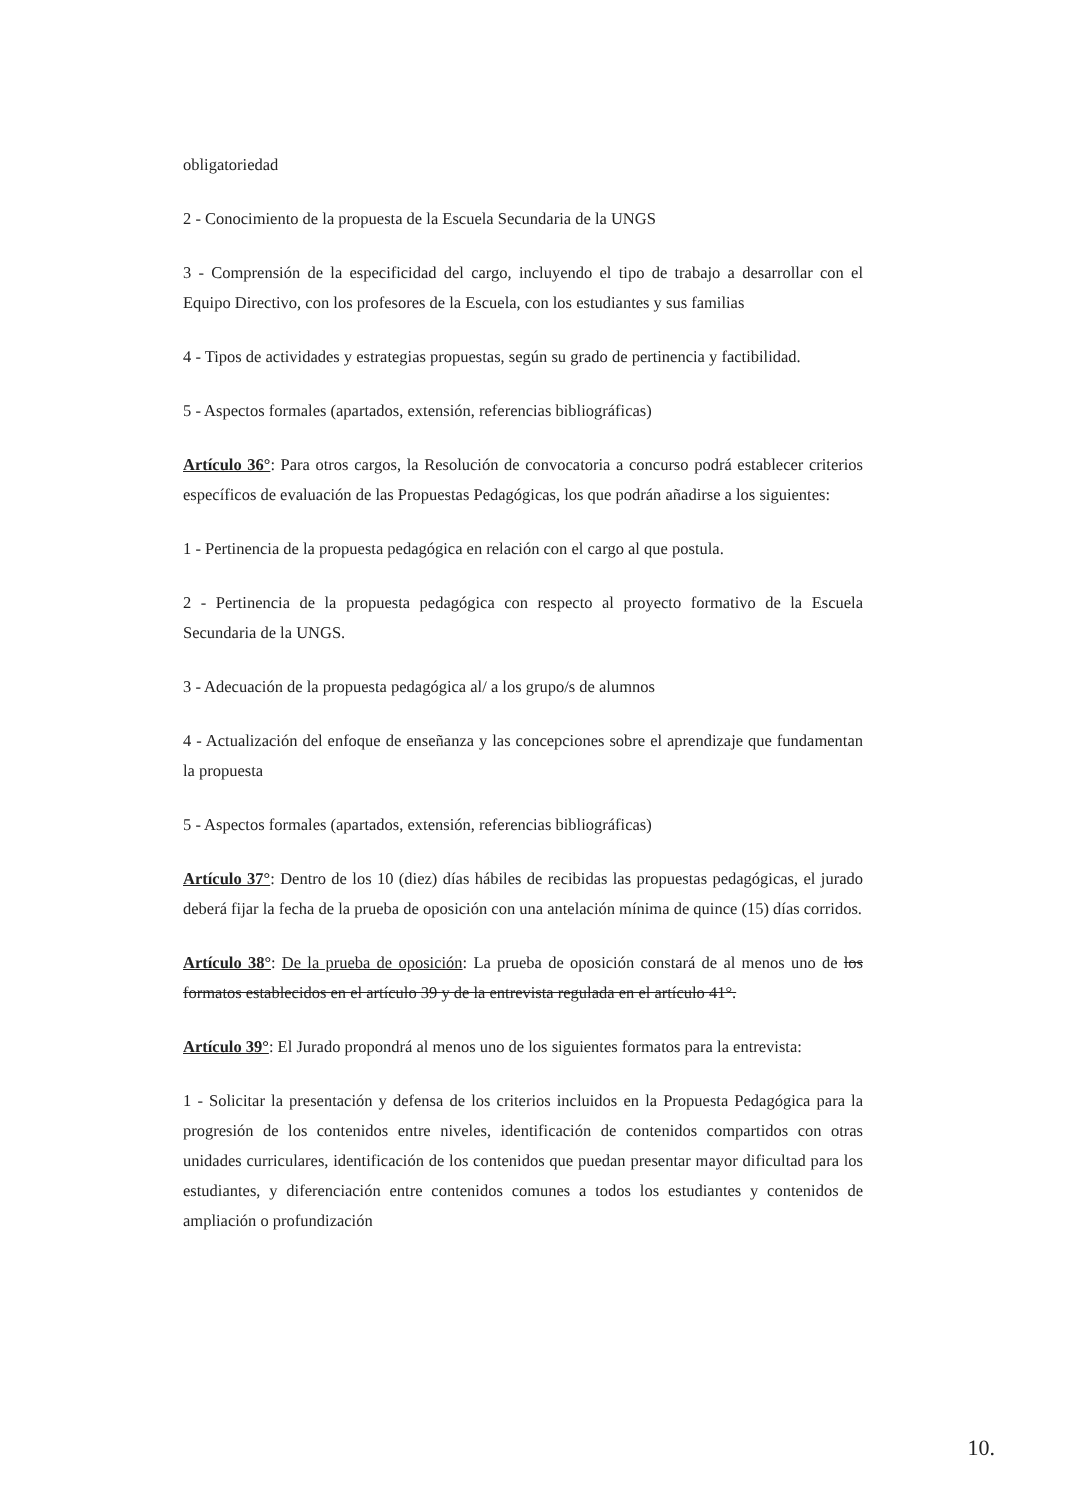obligatoriedad
2 - Conocimiento de la propuesta de la Escuela Secundaria de la UNGS
3 - Comprensión de la especificidad del cargo, incluyendo el tipo de trabajo a desarrollar con el Equipo Directivo, con los profesores de la Escuela, con los estudiantes y sus familias
4 - Tipos de actividades y estrategias propuestas, según su grado de pertinencia y factibilidad.
5 - Aspectos formales (apartados, extensión, referencias bibliográficas)
Artículo 36°: Para otros cargos, la Resolución de convocatoria a concurso podrá establecer criterios específicos de evaluación de las Propuestas Pedagógicas, los que podrán añadirse a los siguientes:
1 - Pertinencia de la propuesta pedagógica en relación con el cargo al que postula.
2 - Pertinencia de la propuesta pedagógica con respecto al proyecto formativo de la Escuela Secundaria de la UNGS.
3 - Adecuación de la propuesta pedagógica al/ a los grupo/s de alumnos
4 - Actualización del enfoque de enseñanza y las concepciones sobre el aprendizaje que fundamentan la propuesta
5 - Aspectos formales (apartados, extensión, referencias bibliográficas)
Artículo 37°: Dentro de los 10 (diez) días hábiles de recibidas las propuestas pedagógicas, el jurado deberá fijar la fecha de la prueba de oposición con una antelación mínima de quince (15) días corridos.
Artículo 38°: De la prueba de oposición: La prueba de oposición constará de al menos uno de los formatos establecidos en el artículo 39 y de la entrevista regulada en el artículo 41°.
Artículo 39°: El Jurado propondrá al menos uno de los siguientes formatos para la entrevista:
1 - Solicitar la presentación y defensa de los criterios incluidos en la Propuesta Pedagógica para la progresión de los contenidos entre niveles, identificación de contenidos compartidos con otras unidades curriculares, identificación de los contenidos que puedan presentar mayor dificultad para los estudiantes, y diferenciación entre contenidos comunes a todos los estudiantes y contenidos de ampliación o profundización
10.